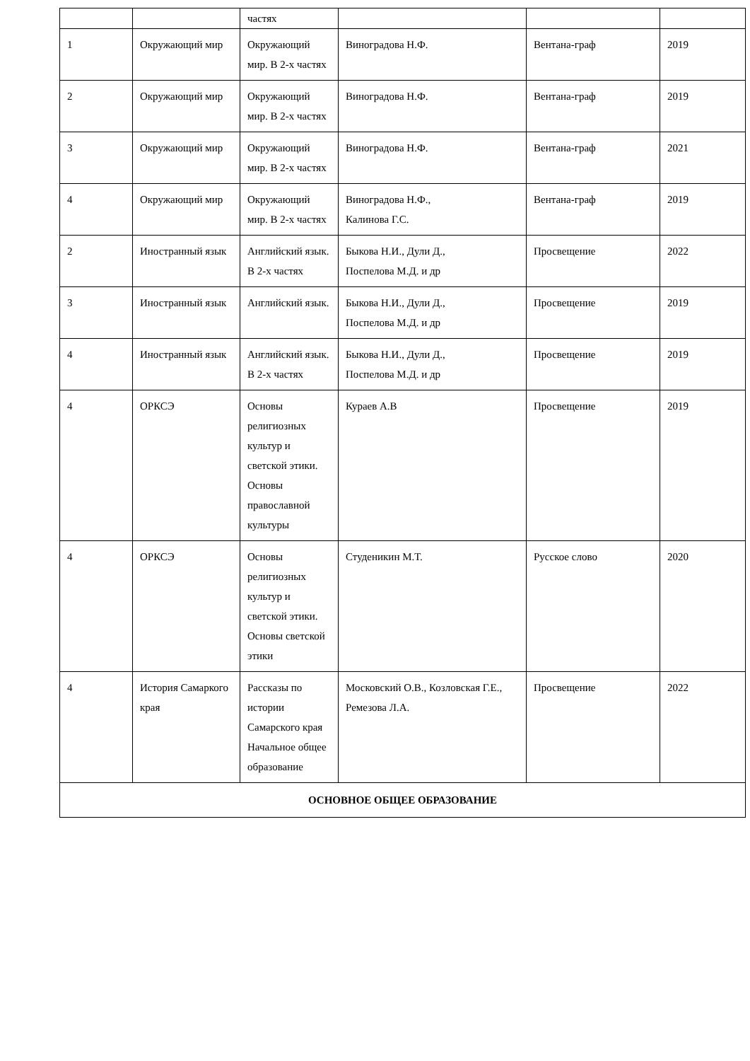| | | частях | | | |
| 1 | Окружающий мир | Окружающий мир. В 2-х частях | Виноградова Н.Ф. | Вентана-граф | 2019 |
| 2 | Окружающий мир | Окружающий мир. В 2-х частях | Виноградова Н.Ф. | Вентана-граф | 2019 |
| 3 | Окружающий мир | Окружающий мир. В 2-х частях | Виноградова Н.Ф. | Вентана-граф | 2021 |
| 4 | Окружающий мир | Окружающий мир. В 2-х частях | Виноградова Н.Ф., Калинова Г.С. | Вентана-граф | 2019 |
| 2 | Иностранный язык | Английский язык. В 2-х частях | Быкова Н.И., Дули Д., Поспелова М.Д. и др | Просвещение | 2022 |
| 3 | Иностранный язык | Английский язык. | Быкова Н.И., Дули Д., Поспелова М.Д. и др | Просвещение | 2019 |
| 4 | Иностранный язык | Английский язык. В 2-х частях | Быкова Н.И., Дули Д., Поспелова М.Д. и др | Просвещение | 2019 |
| 4 | ОРКСЭ | Основы религиозных культур и светской этики. Основы православной культуры | Кураев А.В | Просвещение | 2019 |
| 4 | ОРКСЭ | Основы религиозных культур и светской этики. Основы светской этики | Студеникин М.Т. | Русское слово | 2020 |
| 4 | История Самаркого края | Рассказы по истории Самарского края Начальное общее образование | Московский О.В., Козловская Г.Е., Ремезова Л.А. | Просвещение | 2022 |
| ОСНОВНОЕ ОБЩЕЕ ОБРАЗОВАНИЕ | | | | | |